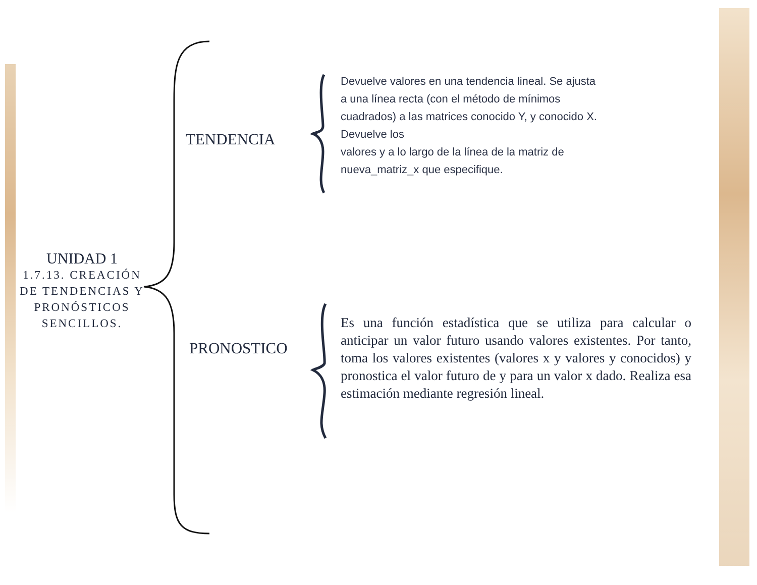UNIDAD 1
1.7.13. CREACIÓN DE TENDENCIAS Y PRONÓSTICOS SENCILLOS.
TENDENCIA
Devuelve valores en una tendencia lineal. Se ajusta a una línea recta (con el método de mínimos cuadrados) a las matrices conocido Y, y conocido X. Devuelve los
valores y a lo largo de la línea de la matriz de nueva_matriz_x que especifique.
PRONOSTICO
Es una función estadística que se utiliza para calcular o anticipar un valor futuro usando valores existentes. Por tanto, toma los valores existentes (valores x y valores y conocidos) y pronostica el valor futuro de y para un valor x dado. Realiza esa estimación mediante regresión lineal.